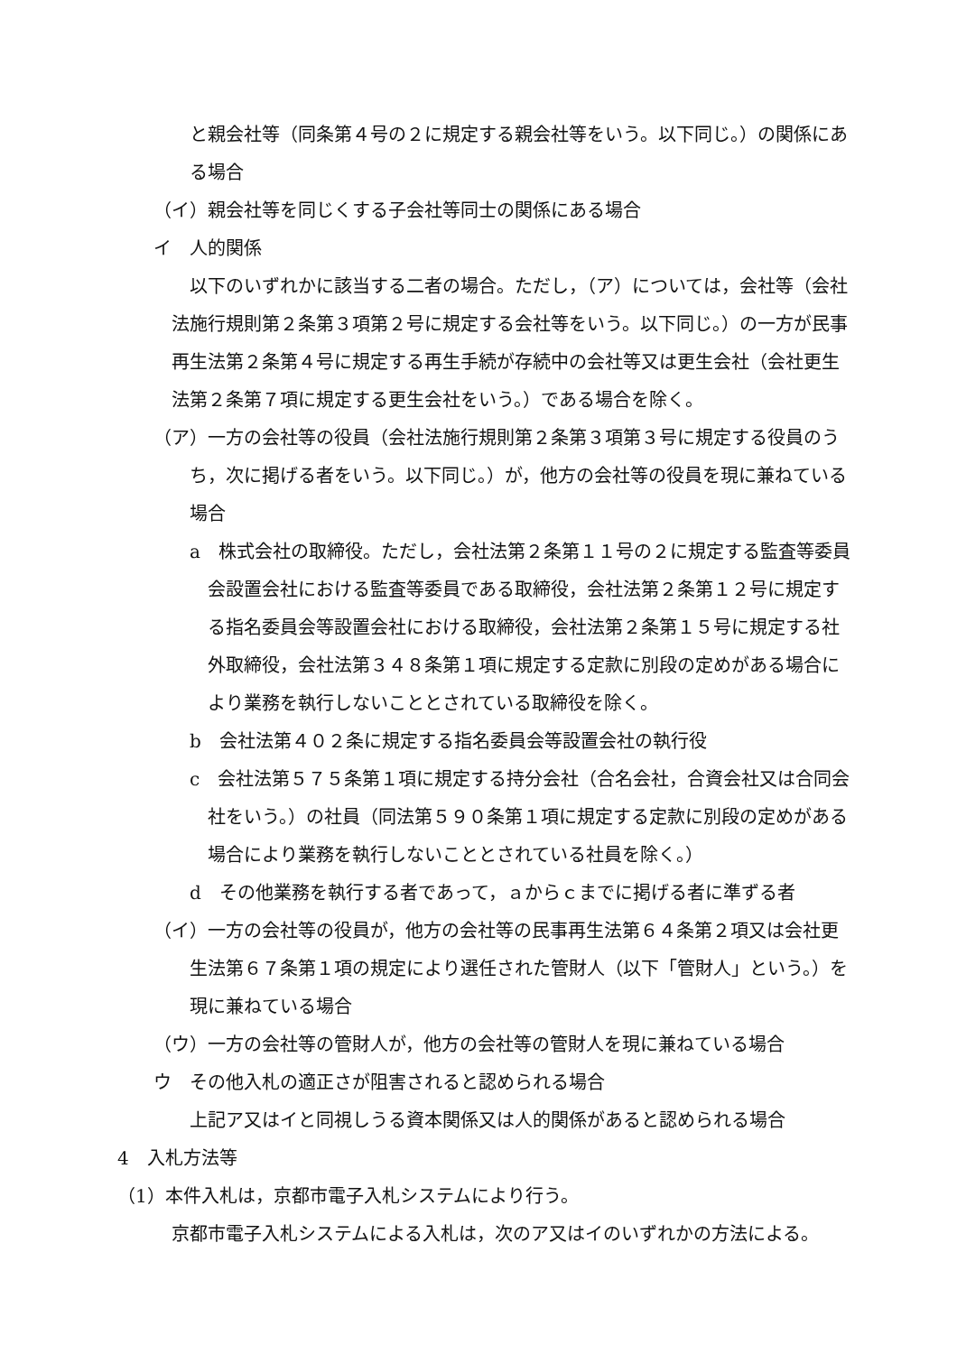と親会社等（同条第４号の２に規定する親会社等をいう。以下同じ。）の関係にある場合
（イ）親会社等を同じくする子会社等同士の関係にある場合
イ　人的関係
以下のいずれかに該当する二者の場合。ただし，（ア）については，会社等（会社法施行規則第２条第３項第２号に規定する会社等をいう。以下同じ。）の一方が民事再生法第２条第４号に規定する再生手続が存続中の会社等又は更生会社（会社更生法第２条第７項に規定する更生会社をいう。）である場合を除く。
（ア）一方の会社等の役員（会社法施行規則第２条第３項第３号に規定する役員のうち，次に掲げる者をいう。以下同じ。）が，他方の会社等の役員を現に兼ねている場合
a　株式会社の取締役。ただし，会社法第２条第１１号の２に規定する監査等委員会設置会社における監査等委員である取締役，会社法第２条第１２号に規定する指名委員会等設置会社における取締役，会社法第２条第１５号に規定する社外取締役，会社法第３４８条第１項に規定する定款に別段の定めがある場合により業務を執行しないこととされている取締役を除く。
b　会社法第４０２条に規定する指名委員会等設置会社の執行役
c　会社法第５７５条第１項に規定する持分会社（合名会社，合資会社又は合同会社をいう。）の社員（同法第５９０条第１項に規定する定款に別段の定めがある場合により業務を執行しないこととされている社員を除く。）
d　その他業務を執行する者であって，ａからｃまでに掲げる者に準ずる者
（イ）一方の会社等の役員が，他方の会社等の民事再生法第６４条第２項又は会社更生法第６７条第１項の規定により選任された管財人（以下「管財人」という。）を現に兼ねている場合
（ウ）一方の会社等の管財人が，他方の会社等の管財人を現に兼ねている場合
ウ　その他入札の適正さが阻害されると認められる場合
上記ア又はイと同視しうる資本関係又は人的関係があると認められる場合
4　入札方法等
（1）本件入札は，京都市電子入札システムにより行う。
京都市電子入札システムによる入札は，次のア又はイのいずれかの方法による。